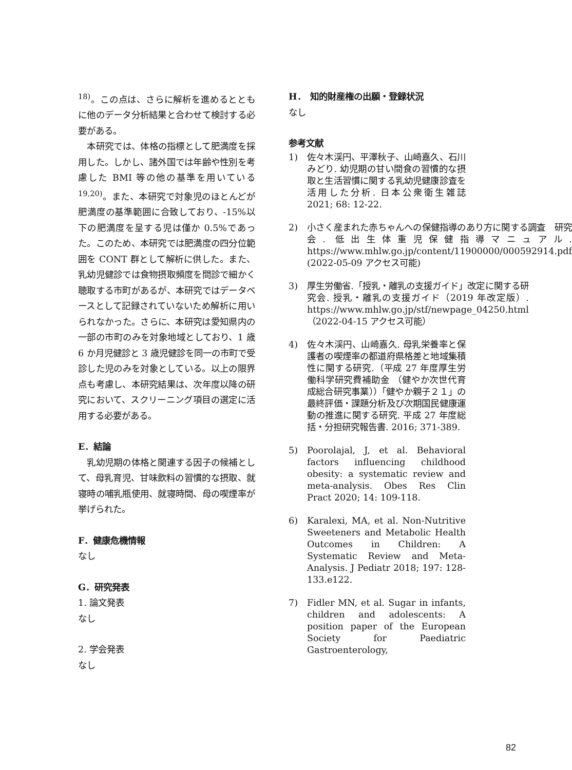<sup>18)</sup>。この点は、さらに解析を進めるとともに他のデータ分析結果と合わせて検討する必要がある。
　本研究では、体格の指標として肥満度を採用した。しかし、諸外国では年齢や性別を考慮した BMI 等の他の基準を用いている <sup>19,20)</sup>。また、本研究で対象児のほとんどが肥満度の基準範囲に合致しており、-15%以下の肥満度を呈する児は僅か 0.5%であった。このため、本研究では肥満度の四分位範囲を CONT 群として解析に供した。また、乳幼児健診では食物摂取頻度を問診で細かく聴取する市町があるが、本研究ではデータベースとして記録されていないため解析に用いられなかった。さらに、本研究は愛知県内の一部の市町のみを対象地域としており、1 歳 6 か月児健診と 3 歳児健診を同一の市町で受診した児のみを対象としている。以上の限界点も考慮し、本研究結果は、次年度以降の研究において、スクリーニング項目の選定に活用する必要がある。
E．結論
　乳幼児期の体格と関連する因子の候補として、母乳育児、甘味飲料の習慣的な摂取、就寝時の哺乳瓶使用、就寝時間、母の喫煙率が挙げられた。
F．健康危機情報
なし
G．研究発表
1. 論文発表
なし
2. 学会発表
なし
H．　知的財産権の出願・登録状況
なし
参考文献
1) 佐々木渓円、平澤秋子、山崎嘉久、石川みどり. 幼児期の甘い間食の習慣的な摂取と生活習慣に関する乳幼児健康診査を活用した分析. 日本公衆衛生雑誌　2021; 68: 12-22.
2) 小さく産まれた赤ちゃんへの保健指導のあり方に関する調査　研究会. 低出生体重児保健指導マニュアル. https://www.mhlw.go.jp/content/11900000/000592914.pdf (2022-05-09 アクセス可能)
3) 厚生労働省.「授乳・離乳の支援ガイド」改定に関する研究会. 授乳・離乳の支援ガイド（2019 年改定版）. https://www.mhlw.go.jp/stf/newpage_04250.html（2022-04-15 アクセス可能）
4) 佐々木渓円、山崎嘉久. 母乳栄養率と保護者の喫煙率の都道府県格差と地域集積性に関する研究.（平成 27 年度厚生労働科学研究費補助金 （健やか次世代育成総合研究事業））「健やか親子２１」の最終評価・課題分析及び次期国民健康運動の推進に関する研究. 平成 27 年度総括・分担研究報告書. 2016; 371-389.
5) Poorolajal, J, et al. Behavioral factors influencing childhood obesity: a systematic review and meta-analysis. Obes Res Clin Pract 2020; 14: 109-118.
6) Karalexi, MA, et al. Non-Nutritive Sweeteners and Metabolic Health Outcomes in Children: A Systematic Review and Meta-Analysis. J Pediatr 2018; 197: 128-133.e122.
7) Fidler MN, et al. Sugar in infants, children and adolescents: A position paper of the European Society for Paediatric Gastroenterology,
82